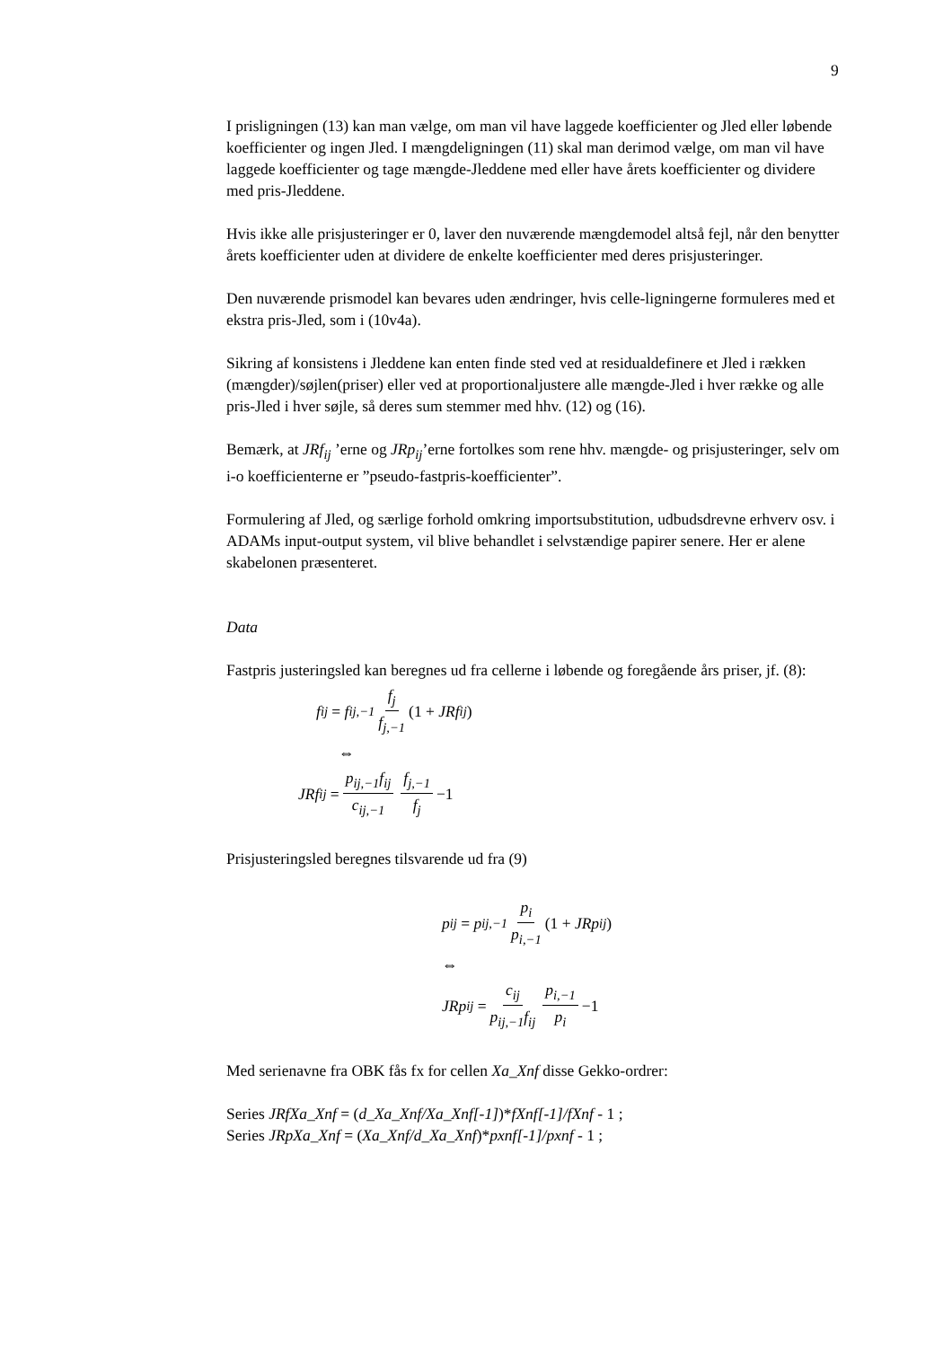9
I prisligningen (13) kan man vælge, om man vil have laggede koefficienter og Jled eller løbende koefficienter og ingen Jled. I mængdeligningen (11) skal man derimod vælge, om man vil have laggede koefficienter og tage mængde-Jleddene med eller have årets koefficienter og dividere med pris-Jleddene.
Hvis ikke alle prisjusteringer er 0, laver den nuværende mængdemodel altså fejl, når den benytter årets koefficienter uden at dividere de enkelte koefficienter med deres prisjusteringer.
Den nuværende prismodel kan bevares uden ændringer, hvis celle-ligningerne formuleres med et ekstra pris-Jled, som i (10v4a).
Sikring af konsistens i Jleddene kan enten finde sted ved at residualdefinere et Jled i rækken (mængder)/søjlen(priser) eller ved at proportionaljustere alle mængde-Jled i hver række og alle pris-Jled i hver søjle, så deres sum stemmer med hhv. (12) og (16).
Bemærk, at JRf<sub>ij</sub> ’erne og JRp<sub>ij</sub>’erne fortolkes som rene hhv. mængde- og prisjusteringer, selv om i-o koefficienterne er ”pseudo-fastpris-koefficienter”.
Formulering af Jled, og særlige forhold omkring importsubstitution, udbudsdrevne erhverv osv. i ADAMs input-output system, vil blive behandlet i selvstændige papirer senere. Her er alene skabelonen præsenteret.
Data
Fastpris justeringsled kan beregnes ud fra cellerne i løbende og foregående års priser, jf. (8):
f<sub>ij</sub> = f<sub>ij,−1</sub> f<sub>j</sub> f<sub>j,−1</sub> (1 + JRf<sub>ij</sub>)
⇔
JRf<sub>ij</sub> = p<sub>ij,−1</sub>f<sub>ij</sub> c<sub>ij,−1</sub> f<sub>j,−1</sub> f<sub>j</sub> −1
Prisjusteringsled beregnes tilsvarende ud fra (9)
p<sub>ij</sub> = p<sub>ij,−1</sub> p<sub>i</sub> p<sub>i,−1</sub> (1 + JRp<sub>ij</sub>)
⇔
JRp<sub>ij</sub> = c<sub>ij</sub> p<sub>ij,−1</sub>f<sub>ij</sub> p<sub>i,−1</sub> p<sub>i</sub> −1
Med serienavne fra OBK fås fx for cellen Xa_Xnf disse Gekko-ordrer:
Series JRfXa_Xnf = (d_Xa_Xnf/Xa_Xnf[-1])*fXnf[-1]/fXnf - 1 ;
Series JRpXa_Xnf = (Xa_Xnf/d_Xa_Xnf)*pxnf[-1]/pxnf - 1 ;